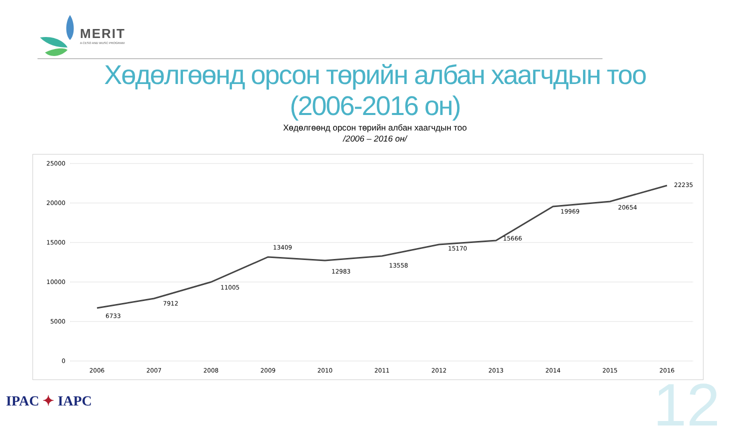MERIT
A CESO AND WUSC PROGRAM
Хөдөлгөөнд орсон төрийн албан хаагчдын тоо
(2006-2016 он)
Хөдөлгөөнд орсон төрийн албан хаагчдын тоо
/2006 – 2016 он/
25000
20000
15000
10000
5000
0
6733
7912
11005
13409
12983
13558
15170
15666
19969
20654
22235
2006
2007
2008
2009
2010
2011
2012
2013
2014
2015
2016
IPAC ✦ IAPC 12